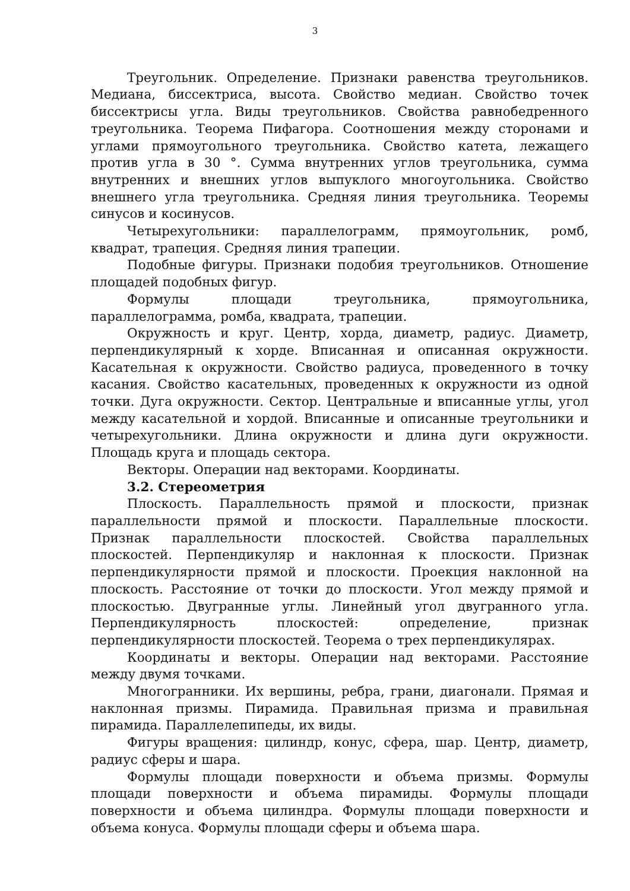3
Треугольник. Определение. Признаки равенства треугольников. Медиана, биссектриса, высота. Свойство медиан. Свойство точек биссектрисы угла. Виды треугольников. Свойства равнобедренного треугольника. Теорема Пифагора. Соотношения между сторонами и углами прямоугольного треугольника. Свойство катета, лежащего против угла в 30 °. Сумма внутренних углов треугольника, сумма внутренних и внешних углов выпуклого многоугольника. Свойство внешнего угла треугольника. Средняя линия треугольника. Теоремы синусов и косинусов.
Четырехугольники: параллелограмм, прямоугольник, ромб, квадрат, трапеция. Средняя линия трапеции.
Подобные фигуры. Признаки подобия треугольников. Отношение площадей подобных фигур.
Формулы площади треугольника, прямоугольника, параллелограмма, ромба, квадрата, трапеции.
Окружность и круг. Центр, хорда, диаметр, радиус. Диаметр, перпендикулярный к хорде. Вписанная и описанная окружности. Касательная к окружности. Свойство радиуса, проведенного в точку касания. Свойство касательных, проведенных к окружности из одной точки. Дуга окружности. Сектор. Центральные и вписанные углы, угол между касательной и хордой. Вписанные и описанные треугольники и четырехугольники. Длина окружности и длина дуги окружности. Площадь круга и площадь сектора.
Векторы. Операции над векторами. Координаты.
3.2. Стереометрия
Плоскость. Параллельность прямой и плоскости, признак параллельности прямой и плоскости. Параллельные плоскости. Признак параллельности плоскостей. Свойства параллельных плоскостей. Перпендикуляр и наклонная к плоскости. Признак перпендикулярности прямой и плоскости. Проекция наклонной на плоскость. Расстояние от точки до плоскости. Угол между прямой и плоскостью. Двугранные углы. Линейный угол двугранного угла. Перпендикулярность плоскостей: определение, признак перпендикулярности плоскостей. Теорема о трех перпендикулярах.
Координаты и векторы. Операции над векторами. Расстояние между двумя точками.
Многогранники. Их вершины, ребра, грани, диагонали. Прямая и наклонная призмы. Пирамида. Правильная призма и правильная пирамида. Параллелепипеды, их виды.
Фигуры вращения: цилиндр, конус, сфера, шар. Центр, диаметр, радиус сферы и шара.
Формулы площади поверхности и объема призмы. Формулы площади поверхности и объема пирамиды. Формулы площади поверхности и объема цилиндра. Формулы площади поверхности и объема конуса. Формулы площади сферы и объема шара.